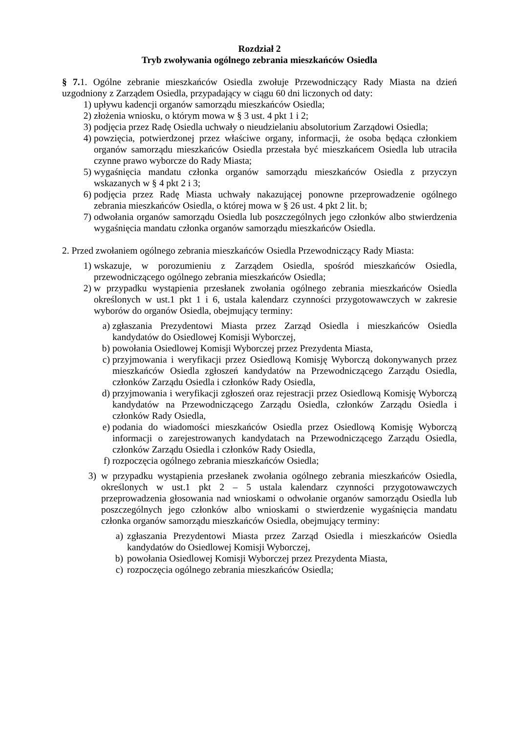Rozdział 2
Tryb zwoływania ogólnego zebrania mieszkańców Osiedla
§ 7. 1. Ogólne zebranie mieszkańców Osiedla zwołuje Przewodniczący Rady Miasta na dzień uzgodniony z Zarządem Osiedla, przypadający w ciągu 60 dni liczonych od daty:
1) upływu kadencji organów samorządu mieszkańców Osiedla;
2) złożenia wniosku, o którym mowa w § 3 ust. 4 pkt 1 i 2;
3) podjęcia przez Radę Osiedla uchwały o nieudzielaniu absolutorium Zarządowi Osiedla;
4) powzięcia, potwierdzonej przez właściwe organy, informacji, że osoba będąca członkiem organów samorządu mieszkańców Osiedla przestała być mieszkańcem Osiedla lub utraciła czynne prawo wyborcze do Rady Miasta;
5) wygaśnięcia mandatu członka organów samorządu mieszkańców Osiedla z przyczyn wskazanych w § 4 pkt 2 i 3;
6) podjęcia przez Radę Miasta uchwały nakazującej ponowne przeprowadzenie ogólnego zebrania mieszkańców Osiedla, o której mowa w § 26 ust. 4 pkt 2 lit. b;
7) odwołania organów samorządu Osiedla lub poszczególnych jego członków albo stwierdzenia wygaśnięcia mandatu członka organów samorządu mieszkańców Osiedla.
2. Przed zwołaniem ogólnego zebrania mieszkańców Osiedla Przewodniczący Rady Miasta:
1) wskazuje, w porozumieniu z Zarządem Osiedla, spośród mieszkańców Osiedla, przewodniczącego ogólnego zebrania mieszkańców Osiedla;
2) w przypadku wystąpienia przesłanek zwołania ogólnego zebrania mieszkańców Osiedla określonych w ust.1 pkt 1 i 6, ustala kalendarz czynności przygotowawczych w zakresie wyborów do organów Osiedla, obejmujący terminy:
a) zgłaszania Prezydentowi Miasta przez Zarząd Osiedla i mieszkańców Osiedla kandydatów do Osiedlowej Komisji Wyborczej,
b) powołania Osiedlowej Komisji Wyborczej przez Prezydenta Miasta,
c) przyjmowania i weryfikacji przez Osiedlową Komisję Wyborczą dokonywanych przez mieszkańców Osiedla zgłoszeń kandydatów na Przewodniczącego Zarządu Osiedla, członków Zarządu Osiedla i członków Rady Osiedla,
d) przyjmowania i weryfikacji zgłoszeń oraz rejestracji przez Osiedlową Komisję Wyborczą kandydatów na Przewodniczącego Zarządu Osiedla, członków Zarządu Osiedla i członków Rady Osiedla,
e) podania do wiadomości mieszkańców Osiedla przez Osiedlową Komisję Wyborczą informacji o zarejestrowanych kandydatach na Przewodniczącego Zarządu Osiedla, członków Zarządu Osiedla i członków Rady Osiedla,
f) rozpoczęcia ogólnego zebrania mieszkańców Osiedla;
3) w przypadku wystąpienia przesłanek zwołania ogólnego zebrania mieszkańców Osiedla, określonych w ust.1 pkt 2 – 5 ustala kalendarz czynności przygotowawczych przeprowadzenia głosowania nad wnioskami o odwołanie organów samorządu Osiedla lub poszczególnych jego członków albo wnioskami o stwierdzenie wygaśnięcia mandatu członka organów samorządu mieszkańców Osiedla, obejmujący terminy:
a) zgłaszania Prezydentowi Miasta przez Zarząd Osiedla i mieszkańców Osiedla kandydatów do Osiedlowej Komisji Wyborczej,
b) powołania Osiedlowej Komisji Wyborczej przez Prezydenta Miasta,
c) rozpoczęcia ogólnego zebrania mieszkańców Osiedla;